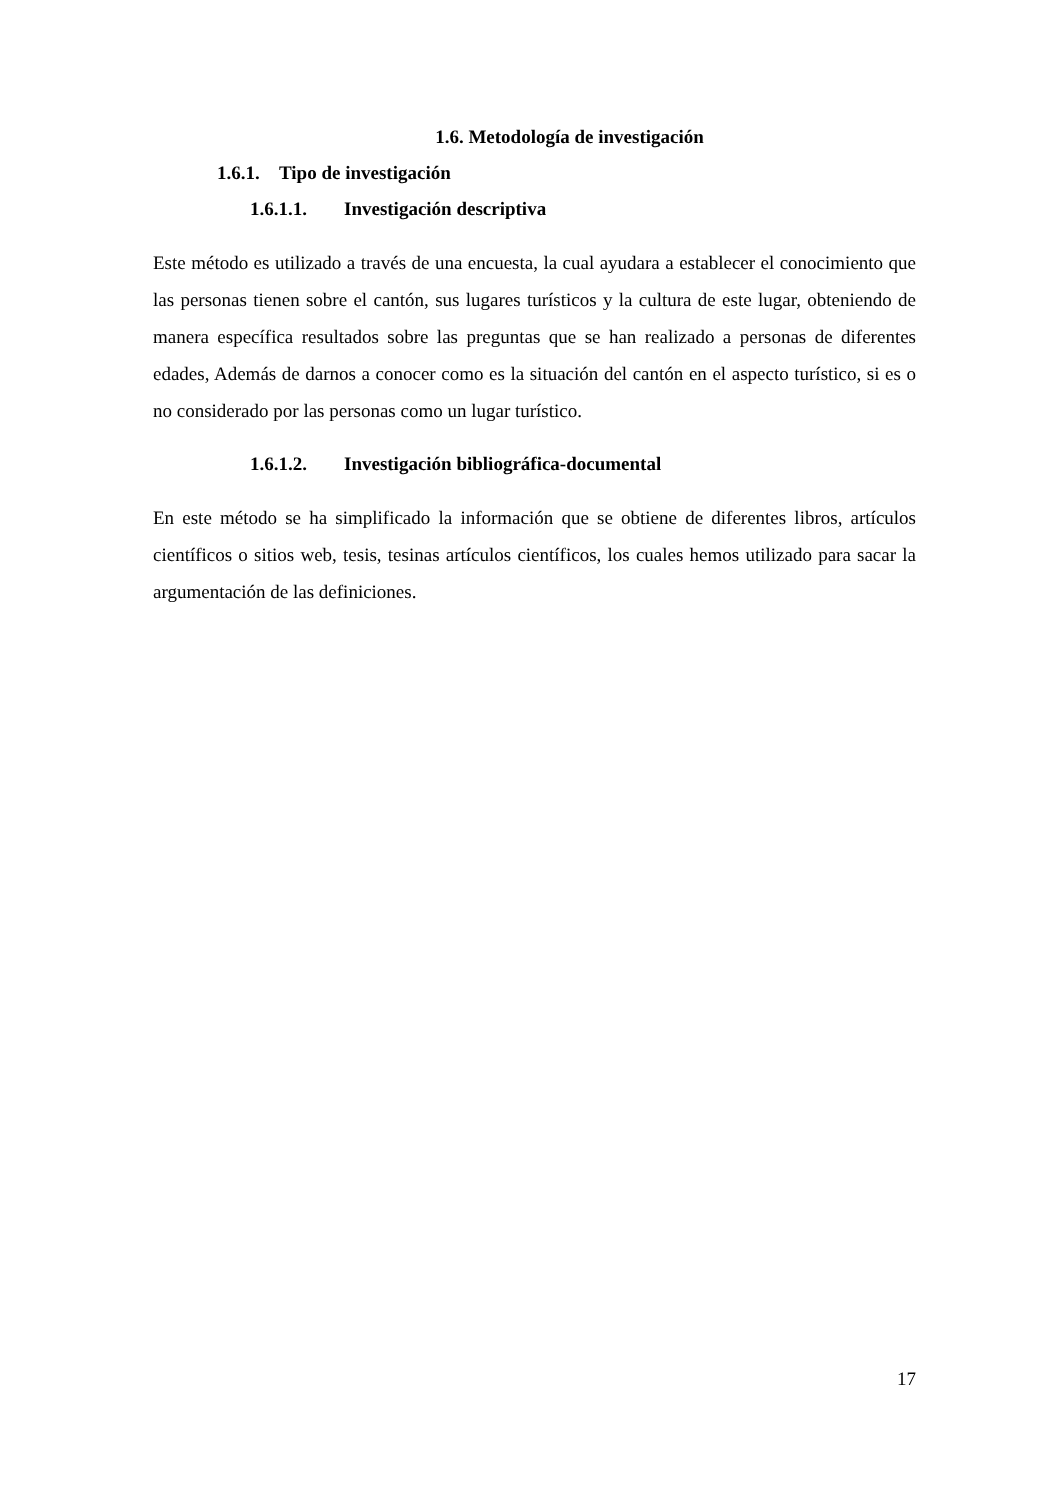1.6. Metodología de investigación
1.6.1. Tipo de investigación
1.6.1.1. Investigación descriptiva
Este método es utilizado a través de una encuesta, la cual ayudara a establecer el conocimiento que las personas tienen sobre el cantón, sus lugares turísticos y la cultura de este lugar, obteniendo de manera específica resultados sobre las preguntas que se han realizado a personas de diferentes edades, Además de darnos a conocer como es la situación del cantón en el aspecto turístico, si es o no considerado por las personas como un lugar turístico.
1.6.1.2. Investigación bibliográfica-documental
En este método se ha simplificado la información que se obtiene de diferentes libros, artículos científicos o sitios web, tesis, tesinas artículos científicos, los cuales hemos utilizado para sacar la argumentación de las definiciones.
17